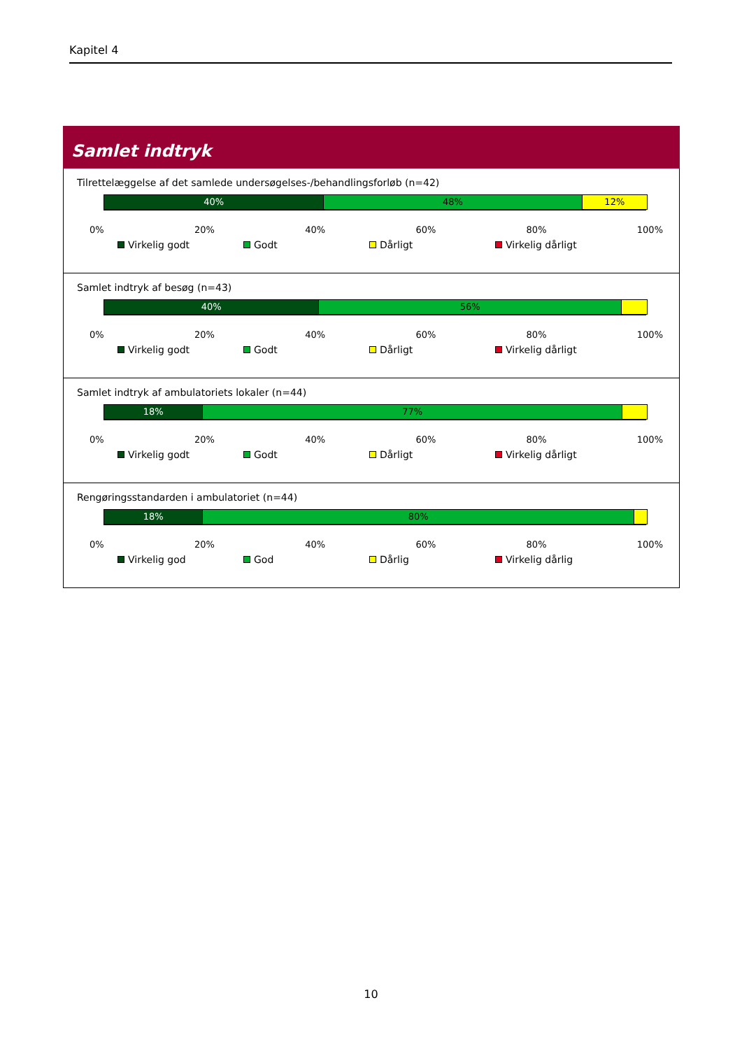Kapitel 4
Samlet indtryk
Tilrettelæggelse af det samlede undersøgelses-/behandlingsforløb (n=42)
40% 48% 12%
0% 20% 40% 60% 80% 100%
Virkelig godt Godt Dårligt Virkelig dårligt
Samlet indtryk af besøg (n=43)
40% 56%
0% 20% 40% 60% 80% 100%
Virkelig godt Godt Dårligt Virkelig dårligt
Samlet indtryk af ambulatoriets lokaler (n=44)
18% 77%
0% 20% 40% 60% 80% 100%
Virkelig godt Godt Dårligt Virkelig dårligt
Rengøringsstandarden i ambulatoriet (n=44)
18% 80%
0% 20% 40% 60% 80% 100%
Virkelig god God Dårlig Virkelig dårlig
10